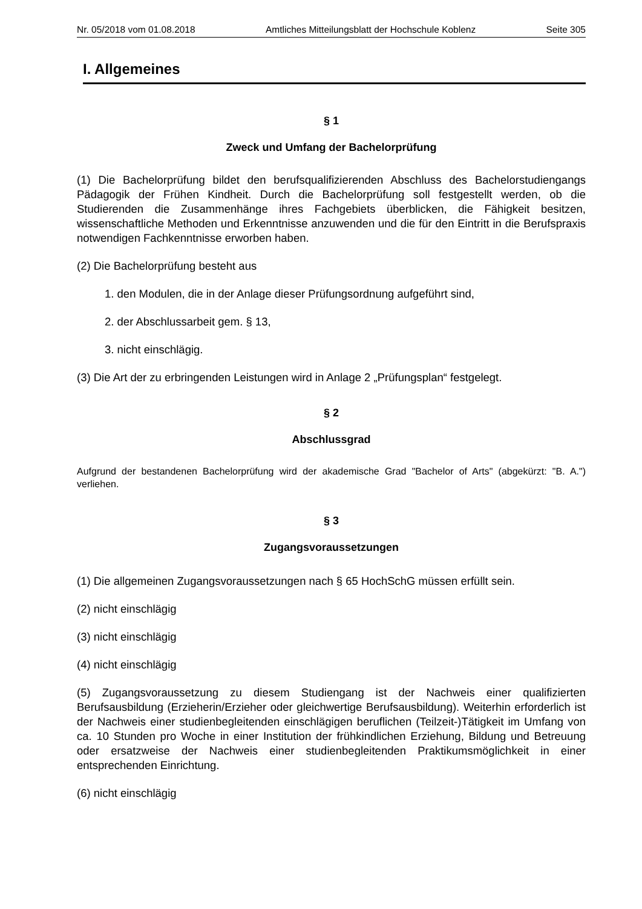Nr. 05/2018 vom 01.08.2018 Amtliches Mitteilungsblatt der Hochschule Koblenz Seite 305
I. Allgemeines
§ 1
Zweck und Umfang der Bachelorprüfung
(1) Die Bachelorprüfung bildet den berufsqualifizierenden Abschluss des Bachelorstudiengangs Pädagogik der Frühen Kindheit. Durch die Bachelorprüfung soll festgestellt werden, ob die Studierenden die Zusammenhänge ihres Fachgebiets überblicken, die Fähigkeit besitzen, wissenschaftliche Methoden und Erkenntnisse anzuwenden und die für den Eintritt in die Berufspraxis notwendigen Fachkenntnisse erworben haben.
(2) Die Bachelorprüfung besteht aus
1. den Modulen, die in der Anlage dieser Prüfungsordnung aufgeführt sind,
2. der Abschlussarbeit gem. § 13,
3. nicht einschlägig.
(3) Die Art der zu erbringenden Leistungen wird in Anlage 2 „Prüfungsplan“ festgelegt.
§ 2
Abschlussgrad
Aufgrund der bestandenen Bachelorprüfung wird der akademische Grad "Bachelor of Arts" (abgekürzt: "B. A.") verliehen.
§ 3
Zugangsvoraussetzungen
(1) Die allgemeinen Zugangsvoraussetzungen nach § 65 HochSchG müssen erfüllt sein.
(2) nicht einschlägig
(3) nicht einschlägig
(4) nicht einschlägig
(5) Zugangsvoraussetzung zu diesem Studiengang ist der Nachweis einer qualifizierten Berufsausbildung (Erzieherin/Erzieher oder gleichwertige Berufsausbildung). Weiterhin erforderlich ist der Nachweis einer studienbegleitenden einschlägigen beruflichen (Teilzeit-)Tätigkeit im Umfang von ca. 10 Stunden pro Woche in einer Institution der frühkindlichen Erziehung, Bildung und Betreuung oder ersatzweise der Nachweis einer studienbegleitenden Praktikumsmöglichkeit in einer entsprechenden Einrichtung.
(6) nicht einschlägig